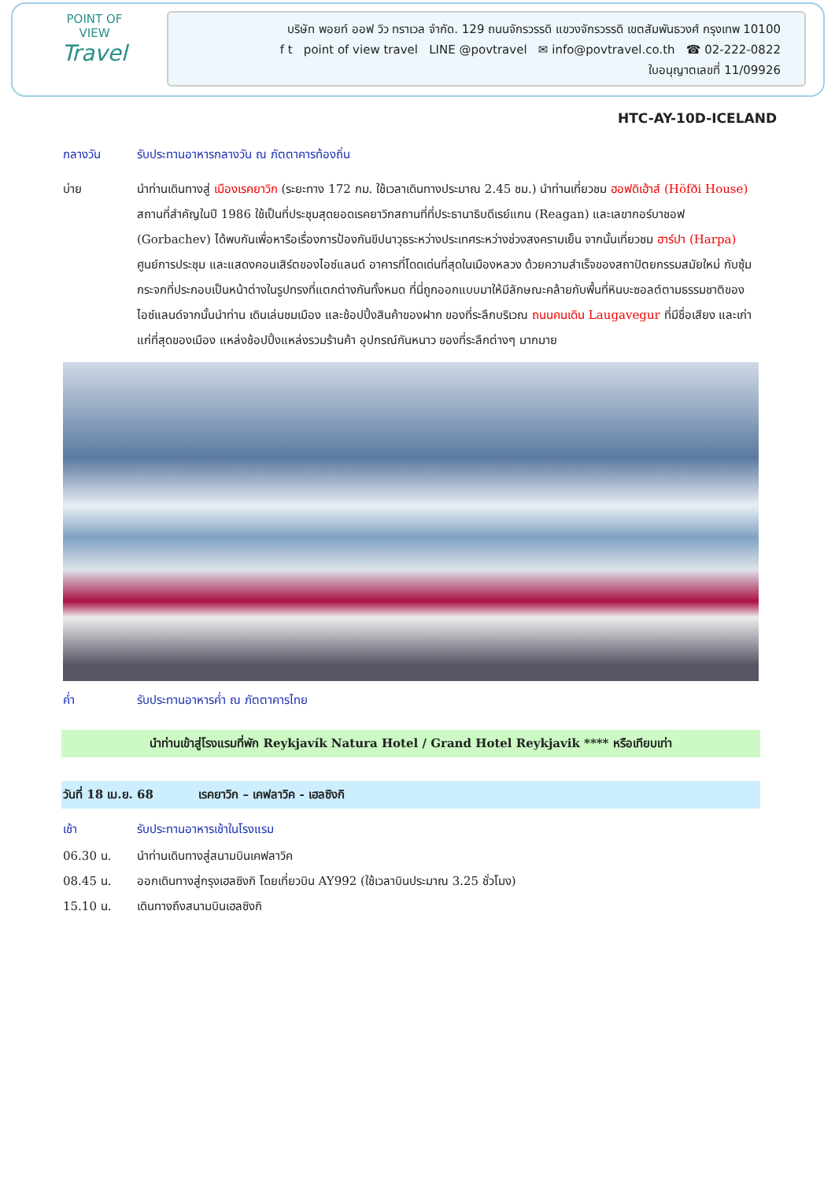POINT OF VIEW
Travel
บริษัท พอยท์ ออฟ วิว ทราเวล จำกัด. 129 ถนนจักรวรรดิ แขวงจักรวรรดิ เขตสัมพันธวงศ์ กรุงเทพ 10100
f t point of view travel LINE @povtravel ✉ info@povtravel.co.th ☎ 02-222-0822
ใบอนุญาตเลขที่ 11/09926
HTC-AY-10D-ICELAND
กลางวัน รับประทานอาหารกลางวัน ณ ภัตตาคารท้องถิ่น
บ่าย นำท่านเดินทางสู่ เมืองเรคยาวิก (ระยะทาง 172 กม. ใช้เวลาเดินทางประมาณ 2.45 ชม.) นำท่านเที่ยวชม ฮอฟดิเฮ้าส์ (Höfði House) สถานที่สำคัญในปี 1986 ใช้เป็นที่ประชุมสุดยอดเรคยาวิกสถานที่ที่ประธานาธิบดีเรย์แกน (Reagan) และเลขากอร์บาชอฟ (Gorbachev) ได้พบกันเพื่อหารือเรื่องการป้องกันขีปนาวุธระหว่างประเทศระหว่างช่วงสงครามเย็น จากนั้นเที่ยวชม ฮาร์ปา (Harpa) ศูนย์การประชุม และแสดงคอนเสิร์ตของไอซ์แลนด์ อาคารที่โดดเด่นที่สุดในเมืองหลวง ด้วยความสำเร็จของสถาปัตยกรรมสมัยใหม่ กับซุ้มกระจกที่ประกอบเป็นหน้าต่างในรูปทรงที่แตกต่างกันทั้งหมด ที่นี่ถูกออกแบบมาให้มีลักษณะคล้ายกับพื้นที่หินบะซอลต์ตามธรรมชาติของไอซ์แลนด์จากนั้นนำท่าน เดินเล่นชมเมือง และช้อปปิ้งสินค้าของฝาก ของที่ระลึกบริเวณ ถนนคนเดิน Laugavegur ที่มีชื่อเสียง และเก่าแก่ที่สุดของเมือง แหล่งช้อปปิ้งแหล่งรวมร้านค้า อุปกรณ์กันหนาว ของที่ระลึกต่างๆ มากมาย
ค่ำ รับประทานอาหารค่ำ ณ ภัตตาคารไทย
นำท่านเข้าสู่โรงแรมที่พัก Reykjavík Natura Hotel / Grand Hotel Reykjavik **** หรือเทียบเท่า
วันที่ 18 เม.ย. 68 เรคยาวิก – เคฟลาวิค - เฮลซิงกิ
เช้า รับประทานอาหารเช้าในโรงแรม
06.30 น. นำท่านเดินทางสู่สนามบินเคฟลาวิค
08.45 น. ออกเดินทางสู่กรุงเฮลซิงกิ โดยเที่ยวบิน AY992 (ใช้เวลาบินประมาณ 3.25 ชั่วโมง)
15.10 น. เดินทางถึงสนามบินเฮลซิงกิ